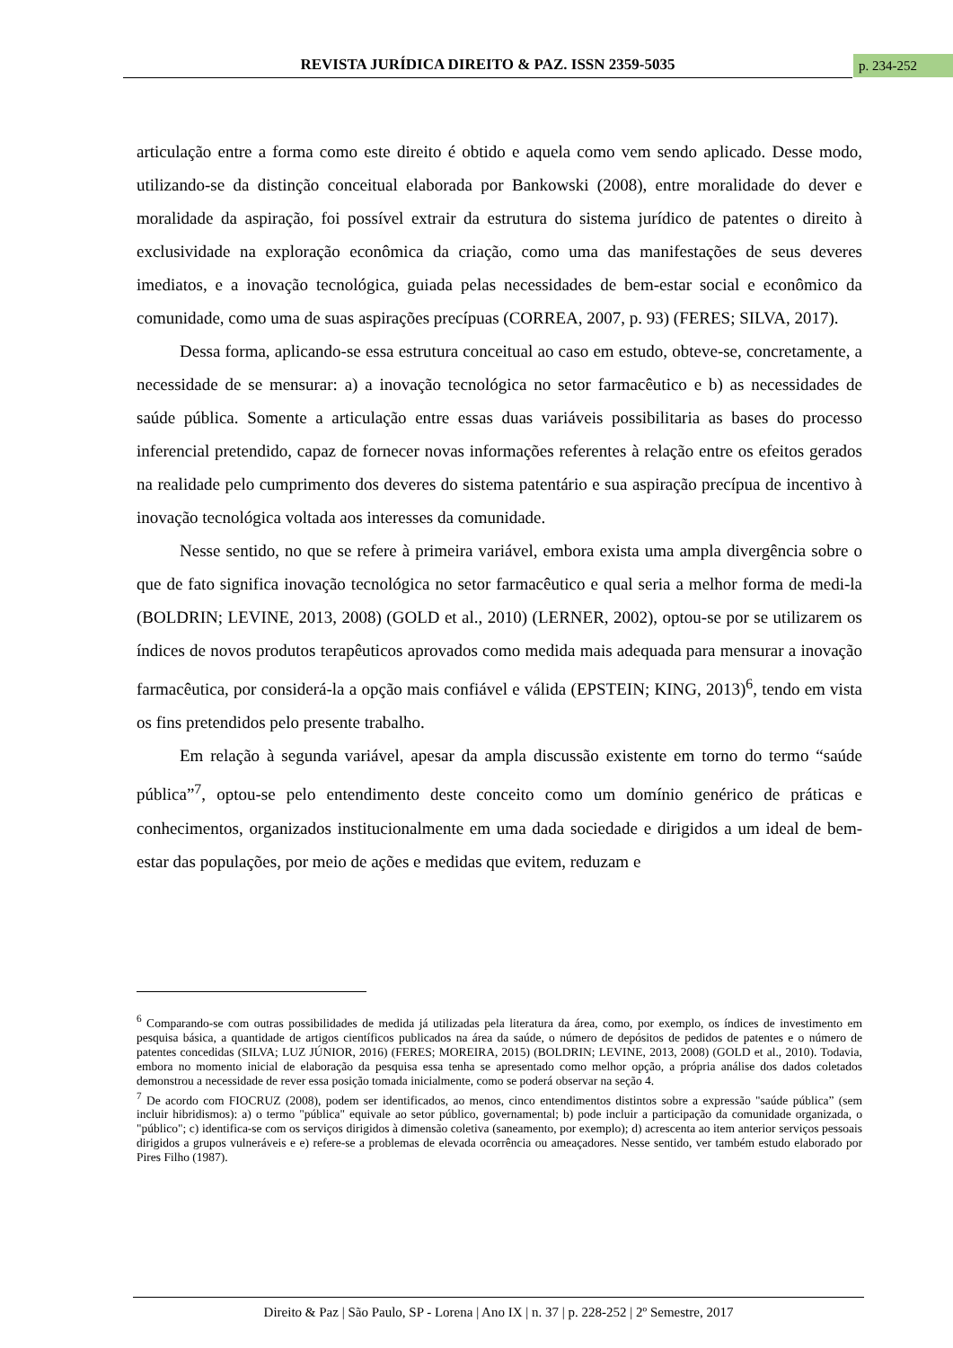REVISTA JURÍDICA DIREITO & PAZ. ISSN 2359-5035 p. 234-252
articulação entre a forma como este direito é obtido e aquela como vem sendo aplicado. Desse modo, utilizando-se da distinção conceitual elaborada por Bankowski (2008), entre moralidade do dever e moralidade da aspiração, foi possível extrair da estrutura do sistema jurídico de patentes o direito à exclusividade na exploração econômica da criação, como uma das manifestações de seus deveres imediatos, e a inovação tecnológica, guiada pelas necessidades de bem-estar social e econômico da comunidade, como uma de suas aspirações precípuas (CORREA, 2007, p. 93) (FERES; SILVA, 2017).
Dessa forma, aplicando-se essa estrutura conceitual ao caso em estudo, obteve-se, concretamente, a necessidade de se mensurar: a) a inovação tecnológica no setor farmacêutico e b) as necessidades de saúde pública. Somente a articulação entre essas duas variáveis possibilitaria as bases do processo inferencial pretendido, capaz de fornecer novas informações referentes à relação entre os efeitos gerados na realidade pelo cumprimento dos deveres do sistema patentário e sua aspiração precípua de incentivo à inovação tecnológica voltada aos interesses da comunidade.
Nesse sentido, no que se refere à primeira variável, embora exista uma ampla divergência sobre o que de fato significa inovação tecnológica no setor farmacêutico e qual seria a melhor forma de medi-la (BOLDRIN; LEVINE, 2013, 2008) (GOLD et al., 2010) (LERNER, 2002), optou-se por se utilizarem os índices de novos produtos terapêuticos aprovados como medida mais adequada para mensurar a inovação farmacêutica, por considerá-la a opção mais confiável e válida (EPSTEIN; KING, 2013)<sup>6</sup>, tendo em vista os fins pretendidos pelo presente trabalho.
Em relação à segunda variável, apesar da ampla discussão existente em torno do termo “saúde pública”<sup>7</sup>, optou-se pelo entendimento deste conceito como um domínio genérico de práticas e conhecimentos, organizados institucionalmente em uma dada sociedade e dirigidos a um ideal de bem-estar das populações, por meio de ações e medidas que evitem, reduzam e
<sup>6</sup> Comparando-se com outras possibilidades de medida já utilizadas pela literatura da área, como, por exemplo, os índices de investimento em pesquisa básica, a quantidade de artigos científicos publicados na área da saúde, o número de depósitos de pedidos de patentes e o número de patentes concedidas (SILVA; LUZ JÚNIOR, 2016) (FERES; MOREIRA, 2015) (BOLDRIN; LEVINE, 2013, 2008) (GOLD et al., 2010). Todavia, embora no momento inicial de elaboração da pesquisa essa tenha se apresentado como melhor opção, a própria análise dos dados coletados demonstrou a necessidade de rever essa posição tomada inicialmente, como se poderá observar na seção 4.
<sup>7</sup> De acordo com FIOCRUZ (2008), podem ser identificados, ao menos, cinco entendimentos distintos sobre a expressão "saúde pública” (sem incluir hibridismos): a) o termo "pública" equivale ao setor público, governamental; b) pode incluir a participação da comunidade organizada, o "público"; c) identifica-se com os serviços dirigidos à dimensão coletiva (saneamento, por exemplo); d) acrescenta ao item anterior serviços pessoais dirigidos a grupos vulneráveis e e) refere-se a problemas de elevada ocorrência ou ameaçadores. Nesse sentido, ver também estudo elaborado por Pires Filho (1987).
Direito & Paz | São Paulo, SP - Lorena | Ano IX | n. 37 | p. 228-252 | 2º Semestre, 2017